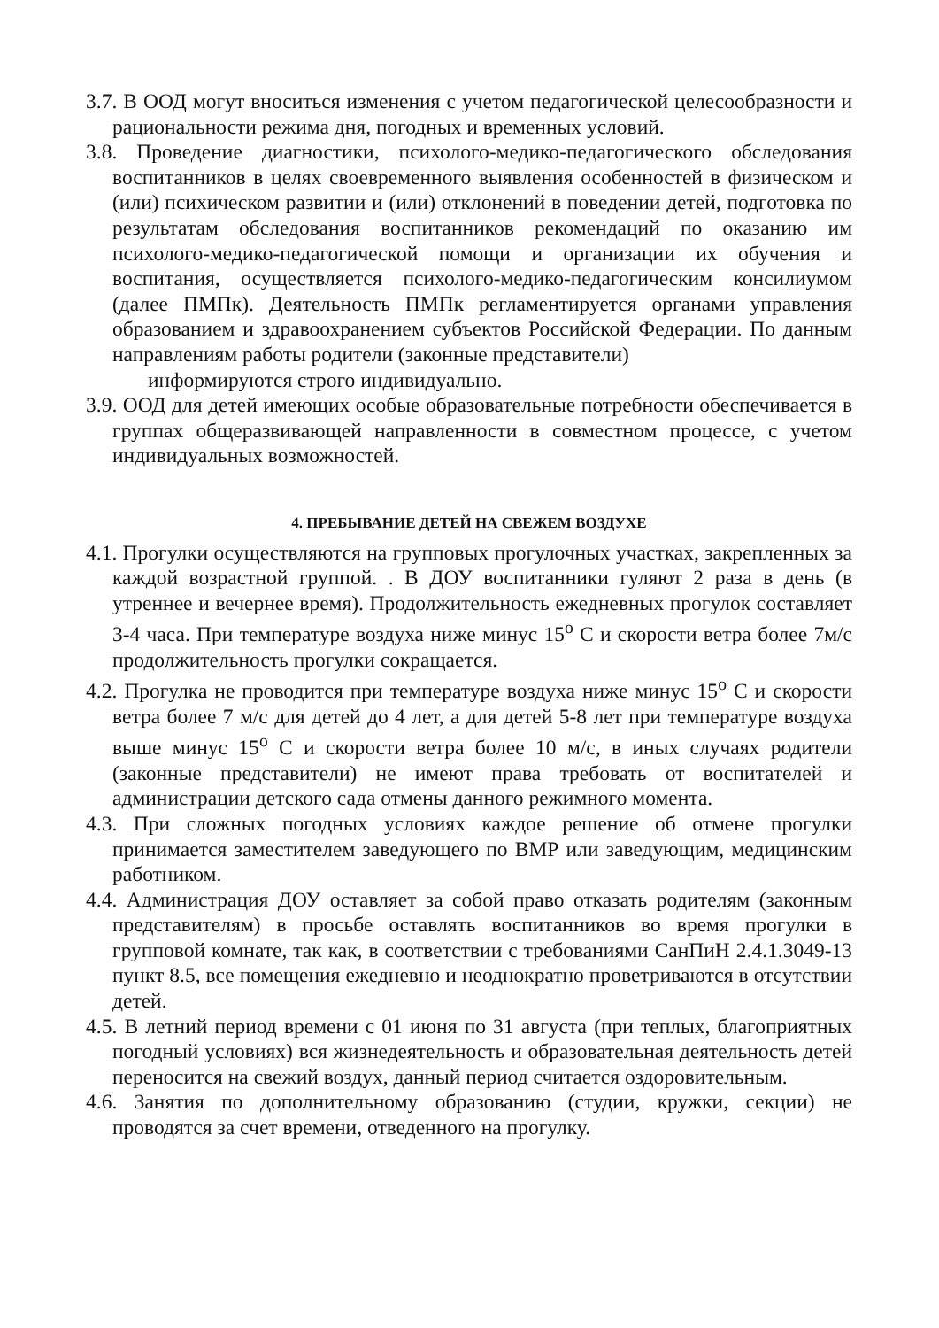3.7. В ООД могут вноситься изменения с учетом педагогической целесообразности и рациональности режима дня, погодных и временных условий.
3.8. Проведение диагностики, психолого-медико-педагогического обследования воспитанников в целях своевременного выявления особенностей в физическом и (или) психическом развитии и (или) отклонений в поведении детей, подготовка по результатам обследования воспитанников рекомендаций по оказанию им психолого-медико-педагогической помощи и организации их обучения и воспитания, осуществляется психолого-медико-педагогическим консилиумом (далее ПМПк). Деятельность ПМПк регламентируется органами управления образованием и здравоохранением субъектов Российской Федерации. По данным направлениям работы родители (законные представители)
информируются строго индивидуально.
3.9. ООД для детей имеющих особые образовательные потребности обеспечивается в группах общеразвивающей направленности в совместном процессе, с учетом индивидуальных возможностей.
4. ПРЕБЫВАНИЕ ДЕТЕЙ НА СВЕЖЕМ ВОЗДУХЕ
4.1. Прогулки осуществляются на групповых прогулочных участках, закрепленных за каждой возрастной группой. . В ДОУ воспитанники гуляют 2 раза в день (в утреннее и вечернее время). Продолжительность ежедневных прогулок составляет 3-4 часа. При температуре воздуха ниже минус 15<sup>о</sup> С и скорости ветра более 7м/с продолжительность прогулки сокращается.
4.2. Прогулка не проводится при температуре воздуха ниже минус 15<sup>о</sup> С и скорости ветра более 7 м/с для детей до 4 лет, а для детей 5-8 лет при температуре воздуха выше минус 15<sup>о</sup> С и скорости ветра более 10 м/с, в иных случаях родители (законные представители) не имеют права требовать от воспитателей и администрации детского сада отмены данного режимного момента.
4.3. При сложных погодных условиях каждое решение об отмене прогулки принимается заместителем заведующего по ВМР или заведующим, медицинским работником.
4.4. Администрация ДОУ оставляет за собой право отказать родителям (законным представителям) в просьбе оставлять воспитанников во время прогулки в групповой комнате, так как, в соответствии с требованиями СанПиН 2.4.1.3049-13 пункт 8.5, все помещения ежедневно и неоднократно проветриваются в отсутствии детей.
4.5. В летний период времени с 01 июня по 31 августа (при теплых, благоприятных погодный условиях) вся жизнедеятельность и образовательная деятельность детей переносится на свежий воздух, данный период считается оздоровительным.
4.6. Занятия по дополнительному образованию (студии, кружки, секции) не проводятся за счет времени, отведенного на прогулку.